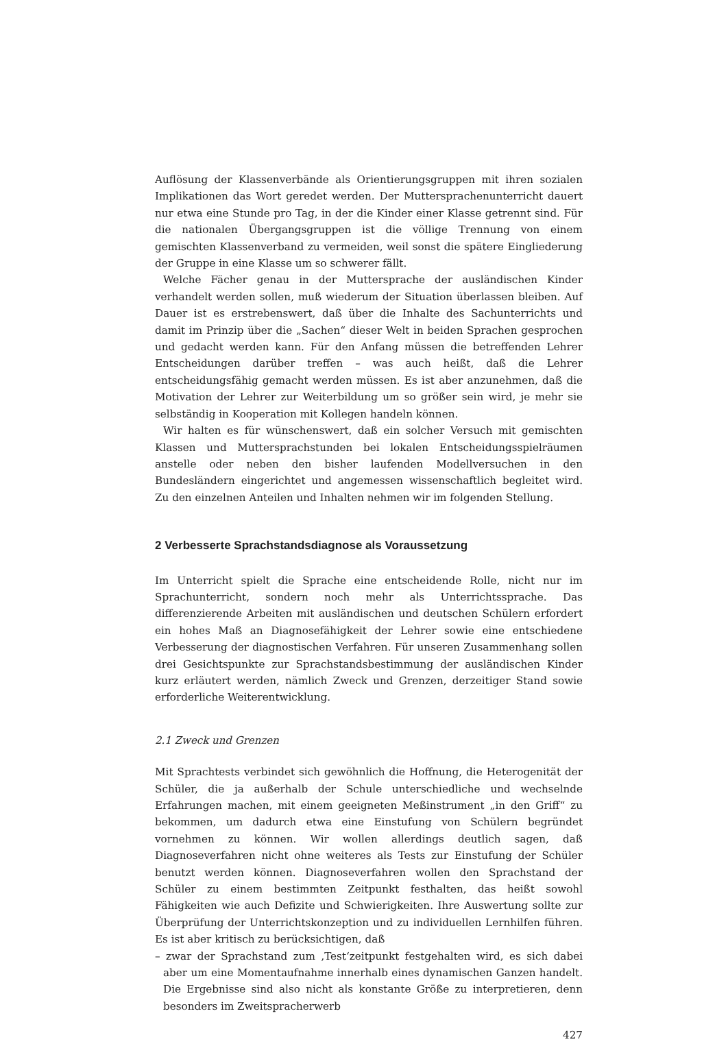Auflösung der Klassenverbände als Orientierungsgruppen mit ihren sozialen Implikationen das Wort geredet werden. Der Muttersprachenunterricht dauert nur etwa eine Stunde pro Tag, in der die Kinder einer Klasse getrennt sind. Für die nationalen Übergangsgruppen ist die völlige Trennung von einem gemischten Klassenverband zu vermeiden, weil sonst die spätere Eingliederung der Gruppe in eine Klasse um so schwerer fällt.
Welche Fächer genau in der Muttersprache der ausländischen Kinder verhandelt werden sollen, muß wiederum der Situation überlassen bleiben. Auf Dauer ist es erstrebenswert, daß über die Inhalte des Sachunterrichts und damit im Prinzip über die „Sachen“ dieser Welt in beiden Sprachen gesprochen und gedacht werden kann. Für den Anfang müssen die betreffenden Lehrer Entscheidungen darüber treffen – was auch heißt, daß die Lehrer entscheidungsfähig gemacht werden müssen. Es ist aber anzunehmen, daß die Motivation der Lehrer zur Weiterbildung um so größer sein wird, je mehr sie selbständig in Kooperation mit Kollegen handeln können.
Wir halten es für wünschenswert, daß ein solcher Versuch mit gemischten Klassen und Muttersprachstunden bei lokalen Entscheidungsspielräumen anstelle oder neben den bisher laufenden Modellversuchen in den Bundesländern eingerichtet und angemessen wissenschaftlich begleitet wird. Zu den einzelnen Anteilen und Inhalten nehmen wir im folgenden Stellung.
2 Verbesserte Sprachstandsdiagnose als Voraussetzung
Im Unterricht spielt die Sprache eine entscheidende Rolle, nicht nur im Sprachunterricht, sondern noch mehr als Unterrichtssprache. Das differenzierende Arbeiten mit ausländischen und deutschen Schülern erfordert ein hohes Maß an Diagnosefähigkeit der Lehrer sowie eine entschiedene Verbesserung der diagnostischen Verfahren. Für unseren Zusammenhang sollen drei Gesichtspunkte zur Sprachstandsbestimmung der ausländischen Kinder kurz erläutert werden, nämlich Zweck und Grenzen, derzeitiger Stand sowie erforderliche Weiterentwicklung.
2.1 Zweck und Grenzen
Mit Sprachtests verbindet sich gewöhnlich die Hoffnung, die Heterogenität der Schüler, die ja außerhalb der Schule unterschiedliche und wechselnde Erfahrungen machen, mit einem geeigneten Meßinstrument „in den Griff“ zu bekommen, um dadurch etwa eine Einstufung von Schülern begründet vornehmen zu können. Wir wollen allerdings deutlich sagen, daß Diagnoseverfahren nicht ohne weiteres als Tests zur Einstufung der Schüler benutzt werden können. Diagnoseverfahren wollen den Sprachstand der Schüler zu einem bestimmten Zeitpunkt festhalten, das heißt sowohl Fähigkeiten wie auch Defizite und Schwierigkeiten. Ihre Auswertung sollte zur Überprüfung der Unterrichtskonzeption und zu individuellen Lernhilfen führen. Es ist aber kritisch zu berücksichtigen, daß
– zwar der Sprachstand zum ‚Test‘zeitpunkt festgehalten wird, es sich dabei aber um eine Momentaufnahme innerhalb eines dynamischen Ganzen handelt. Die Ergebnisse sind also nicht als konstante Größe zu interpretieren, denn besonders im Zweitspracherwerb
427